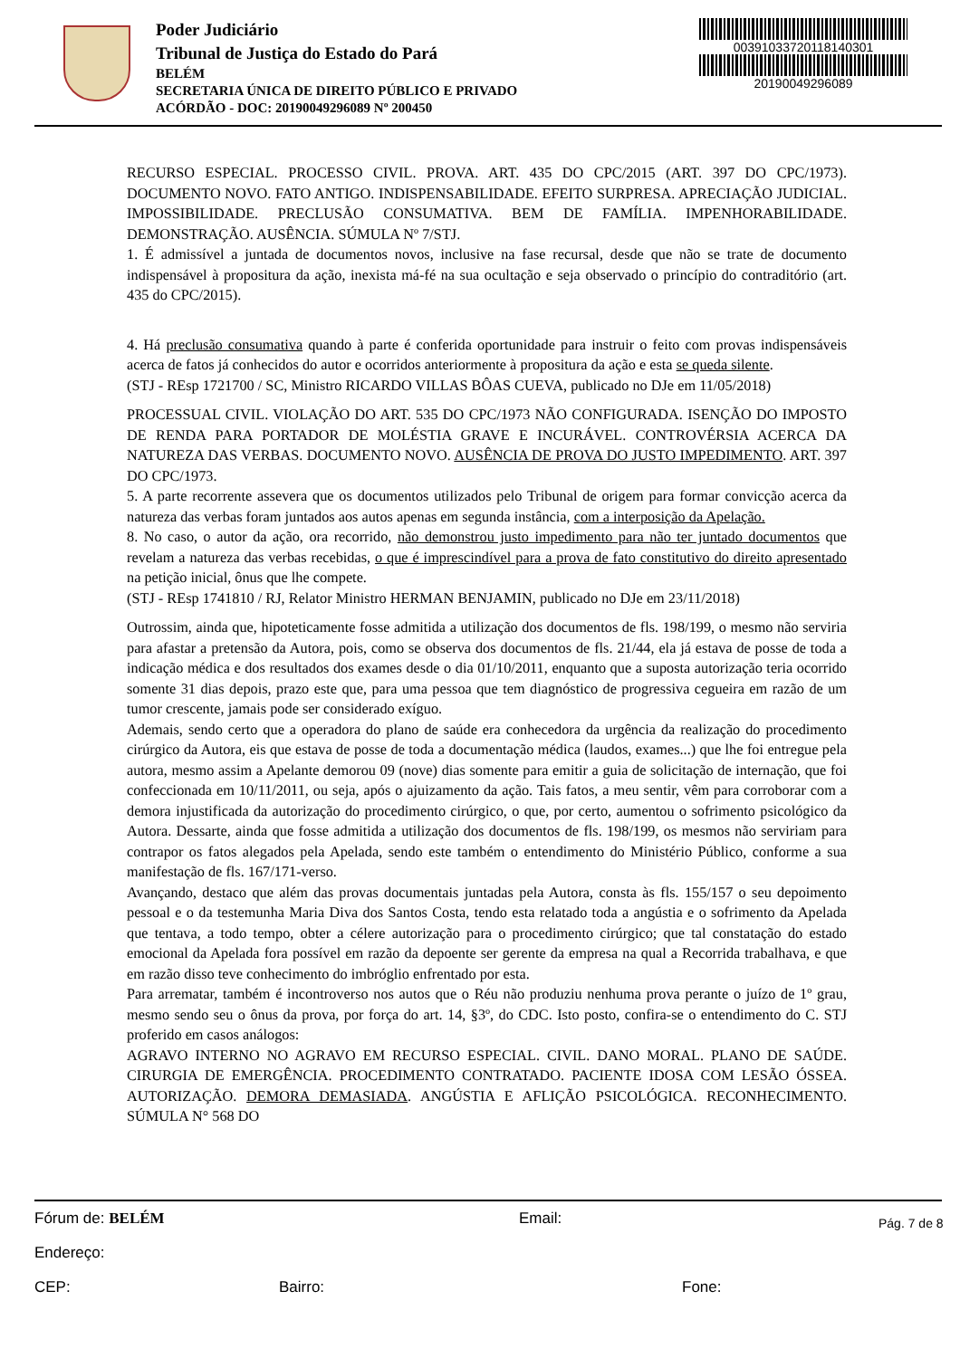Poder Judiciário
Tribunal de Justiça do Estado do Pará
BELÉM
SECRETARIA ÚNICA DE DIREITO PÚBLICO E PRIVADO
ACÓRDÃO - DOC: 20190049296089 Nº 200450
00391033720118140301
20190049296089
RECURSO ESPECIAL. PROCESSO CIVIL. PROVA. ART. 435 DO CPC/2015 (ART. 397 DO CPC/1973). DOCUMENTO NOVO. FATO ANTIGO. INDISPENSABILIDADE. EFEITO SURPRESA. APRECIAÇÃO JUDICIAL. IMPOSSIBILIDADE. PRECLUSÃO CONSUMATIVA. BEM DE FAMÍLIA. IMPENHORABILIDADE. DEMONSTRAÇÃO. AUSÊNCIA. SÚMULA Nº 7/STJ.
1. É admissível a juntada de documentos novos, inclusive na fase recursal, desde que não se trate de documento indispensável à propositura da ação, inexista má-fé na sua ocultação e seja observado o princípio do contraditório (art. 435 do CPC/2015).
4. Há preclusão consumativa quando à parte é conferida oportunidade para instruir o feito com provas indispensáveis acerca de fatos já conhecidos do autor e ocorridos anteriormente à propositura da ação e esta se queda silente.
(STJ - REsp 1721700 / SC, Ministro RICARDO VILLAS BÔAS CUEVA, publicado no DJe em 11/05/2018)
PROCESSUAL CIVIL. VIOLAÇÃO DO ART. 535 DO CPC/1973 NÃO CONFIGURADA. ISENÇÃO DO IMPOSTO DE RENDA PARA PORTADOR DE MOLÉSTIA GRAVE E INCURÁVEL. CONTROVÉRSIA ACERCA DA NATUREZA DAS VERBAS. DOCUMENTO NOVO. AUSÊNCIA DE PROVA DO JUSTO IMPEDIMENTO. ART. 397 DO CPC/1973.
5. A parte recorrente assevera que os documentos utilizados pelo Tribunal de origem para formar convicção acerca da natureza das verbas foram juntados aos autos apenas em segunda instância, com a interposição da Apelação.
8. No caso, o autor da ação, ora recorrido, não demonstrou justo impedimento para não ter juntado documentos que revelam a natureza das verbas recebidas, o que é imprescindível para a prova de fato constitutivo do direito apresentado na petição inicial, ônus que lhe compete.
(STJ - REsp 1741810 / RJ, Relator Ministro HERMAN BENJAMIN, publicado no DJe em 23/11/2018)
Outrossim, ainda que, hipoteticamente fosse admitida a utilização dos documentos de fls. 198/199, o mesmo não serviria para afastar a pretensão da Autora, pois, como se observa dos documentos de fls. 21/44, ela já estava de posse de toda a indicação médica e dos resultados dos exames desde o dia 01/10/2011, enquanto que a suposta autorização teria ocorrido somente 31 dias depois, prazo este que, para uma pessoa que tem diagnóstico de progressiva cegueira em razão de um tumor crescente, jamais pode ser considerado exíguo.
Ademais, sendo certo que a operadora do plano de saúde era conhecedora da urgência da realização do procedimento cirúrgico da Autora, eis que estava de posse de toda a documentação médica (laudos, exames...) que lhe foi entregue pela autora, mesmo assim a Apelante demorou 09 (nove) dias somente para emitir a guia de solicitação de internação, que foi confeccionada em 10/11/2011, ou seja, após o ajuizamento da ação. Tais fatos, a meu sentir, vêm para corroborar com a demora injustificada da autorização do procedimento cirúrgico, o que, por certo, aumentou o sofrimento psicológico da Autora. Dessarte, ainda que fosse admitida a utilização dos documentos de fls. 198/199, os mesmos não serviriam para contrapor os fatos alegados pela Apelada, sendo este também o entendimento do Ministério Público, conforme a sua manifestação de fls. 167/171-verso.
Avançando, destaco que além das provas documentais juntadas pela Autora, consta às fls. 155/157 o seu depoimento pessoal e o da testemunha Maria Diva dos Santos Costa, tendo esta relatado toda a angústia e o sofrimento da Apelada que tentava, a todo tempo, obter a célere autorização para o procedimento cirúrgico; que tal constatação do estado emocional da Apelada fora possível em razão da depoente ser gerente da empresa na qual a Recorrida trabalhava, e que em razão disso teve conhecimento do imbróglio enfrentado por esta.
Para arrematar, também é incontroverso nos autos que o Réu não produziu nenhuma prova perante o juízo de 1º grau, mesmo sendo seu o ônus da prova, por força do art. 14, §3º, do CDC. Isto posto, confira-se o entendimento do C. STJ proferido em casos análogos:
AGRAVO INTERNO NO AGRAVO EM RECURSO ESPECIAL. CIVIL. DANO MORAL. PLANO DE SAÚDE. CIRURGIA DE EMERGÊNCIA. PROCEDIMENTO CONTRATADO. PACIENTE IDOSA COM LESÃO ÓSSEA. AUTORIZAÇÃO. DEMORA DEMASIADA. ANGÚSTIA E AFLIÇÃO PSICOLÓGICA. RECONHECIMENTO. SÚMULA N° 568 DO
Pág. 7 de 8
Fórum de: BELÉM Email:
Endereço:
CEP: Bairro: Fone: